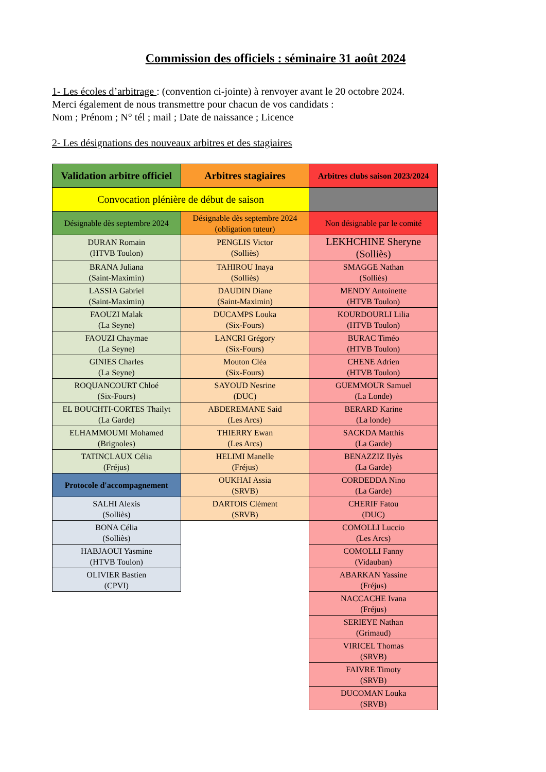Commission des officiels : séminaire 31 août 2024
1- Les écoles d’arbitrage : (convention ci-jointe) à renvoyer avant le 20 octobre 2024.
Merci également de nous transmettre pour chacun de vos candidats :
Nom ; Prénom ; N° tél ; mail ; Date de naissance ; Licence
2- Les désignations des nouveaux arbitres et des stagiaires
| Validation arbitre officiel | Arbitres stagiaires | Arbitres clubs saison 2023/2024 |
| --- | --- | --- |
| Convocation plénière de début de saison | | |
| Désignable dès septembre 2024 | Désignable dès septembre 2024 (obligation tuteur) | Non désignable par le comité |
| DURAN Romain (HTVB Toulon) | PENGLIS Victor (Solliès) | LEKHCHINE Sheryne (Solliès) |
| BRANA Juliana (Saint-Maximin) | TAHIROU Inaya (Solliès) | SMAGGE Nathan (Solliès) |
| LASSIA Gabriel (Saint-Maximin) | DAUDIN Diane (Saint-Maximin) | MENDY Antoinette (HTVB Toulon) |
| FAOUZI Malak (La Seyne) | DUCAMPS Louka (Six-Fours) | KOURDOURLI Lilia (HTVB Toulon) |
| FAOUZI Chaymae (La Seyne) | LANCRI Grégory (Six-Fours) | BURAC Timéo (HTVB Toulon) |
| GINIES Charles (La Seyne) | Mouton Cléa (Six-Fours) | CHENE Adrien (HTVB Toulon) |
| ROQUANCOURT Chloé (Six-Fours) | SAYOUD Nesrine (DUC) | GUEMMOUR Samuel (La Londe) |
| EL BOUCHTI-CORTES Thailyt (La Garde) | ABDEREMANE Said (Les Arcs) | BERARD Karine (La londe) |
| ELHAMMOUMI Mohamed (Brignoles) | THIERRY Ewan (Les Arcs) | SACKDA Matthis (La Garde) |
| TATINCLAUX Célia (Fréjus) | HELIMI Manelle (Fréjus) | BENAZZIZ Ilyès (La Garde) |
| Protocole d'accompagnement | OUKHAI Assia (SRVB) | CORDEDDA Nino (La Garde) |
| SALHI Alexis (Solliès) | DARTOIS Clément (SRVB) | CHERIF Fatou (DUC) |
| BONA Célia (Solliès) | | COMOLLI Luccio (Les Arcs) |
| HABJAOUI Yasmine (HTVB Toulon) | | COMOLLI Fanny (Vidauban) |
| OLIVIER Bastien (CPVI) | | ABARKAN Yassine (Fréjus) |
| | | NACCACHE Ivana (Fréjus) |
| | | SERIEYE Nathan (Grimaud) |
| | | VIRICEL Thomas (SRVB) |
| | | FAIVRE Timoty (SRVB) |
| | | DUCOMAN Louka (SRVB) |